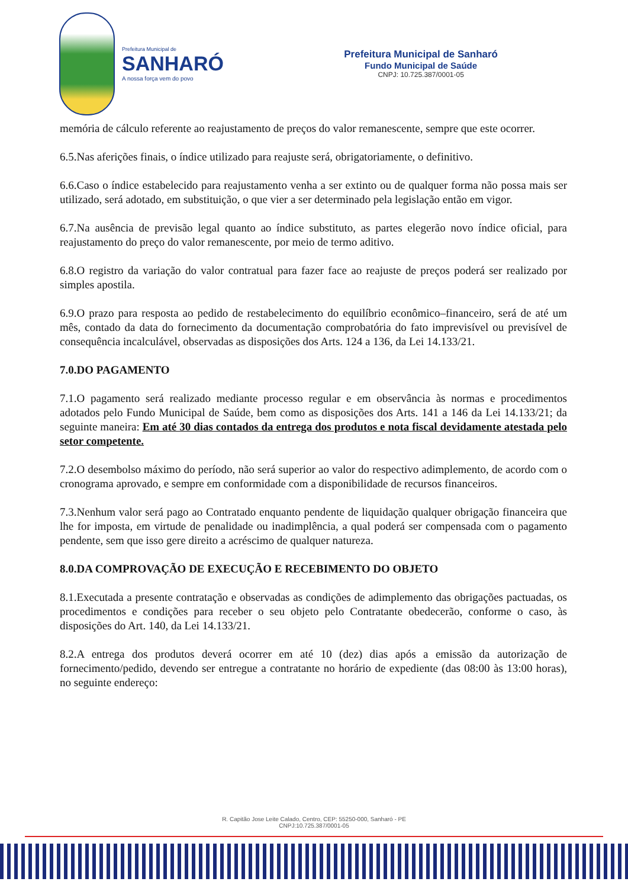Prefeitura Municipal de
SANHARÓ
A nossa força vem do povo
Prefeitura Municipal de Sanharó
Fundo Municipal de Saúde
CNPJ: 10.725.387/0001-05
memória de cálculo referente ao reajustamento de preços do valor remanescente, sempre que este ocorrer.
6.5.Nas aferições finais, o índice utilizado para reajuste será, obrigatoriamente, o definitivo.
6.6.Caso o índice estabelecido para reajustamento venha a ser extinto ou de qualquer forma não possa mais ser utilizado, será adotado, em substituição, o que vier a ser determinado pela legislação então em vigor.
6.7.Na ausência de previsão legal quanto ao índice substituto, as partes elegerão novo índice oficial, para reajustamento do preço do valor remanescente, por meio de termo aditivo.
6.8.O registro da variação do valor contratual para fazer face ao reajuste de preços poderá ser realizado por simples apostila.
6.9.O prazo para resposta ao pedido de restabelecimento do equilíbrio econômico–financeiro, será de até um mês, contado da data do fornecimento da documentação comprobatória do fato imprevisível ou previsível de consequência incalculável, observadas as disposições dos Arts. 124 a 136, da Lei 14.133/21.
7.0.DO PAGAMENTO
7.1.O pagamento será realizado mediante processo regular e em observância às normas e procedimentos adotados pelo Fundo Municipal de Saúde, bem como as disposições dos Arts. 141 a 146 da Lei 14.133/21; da seguinte maneira: Em até 30 dias contados da entrega dos produtos e nota fiscal devidamente atestada pelo setor competente.
7.2.O desembolso máximo do período, não será superior ao valor do respectivo adimplemento, de acordo com o cronograma aprovado, e sempre em conformidade com a disponibilidade de recursos financeiros.
7.3.Nenhum valor será pago ao Contratado enquanto pendente de liquidação qualquer obrigação financeira que lhe for imposta, em virtude de penalidade ou inadimplência, a qual poderá ser compensada com o pagamento pendente, sem que isso gere direito a acréscimo de qualquer natureza.
8.0.DA COMPROVAÇÃO DE EXECUÇÃO E RECEBIMENTO DO OBJETO
8.1.Executada a presente contratação e observadas as condições de adimplemento das obrigações pactuadas, os procedimentos e condições para receber o seu objeto pelo Contratante obedecerão, conforme o caso, às disposições do Art. 140, da Lei 14.133/21.
8.2.A entrega dos produtos deverá ocorrer em até 10 (dez) dias após a emissão da autorização de fornecimento/pedido, devendo ser entregue a contratante no horário de expediente (das 08:00 às 13:00 horas), no seguinte endereço:
R. Capitão Jose Leite Calado, Centro, CEP: 55250-000, Sanharó - PE
CNPJ:10.725.387/0001-05